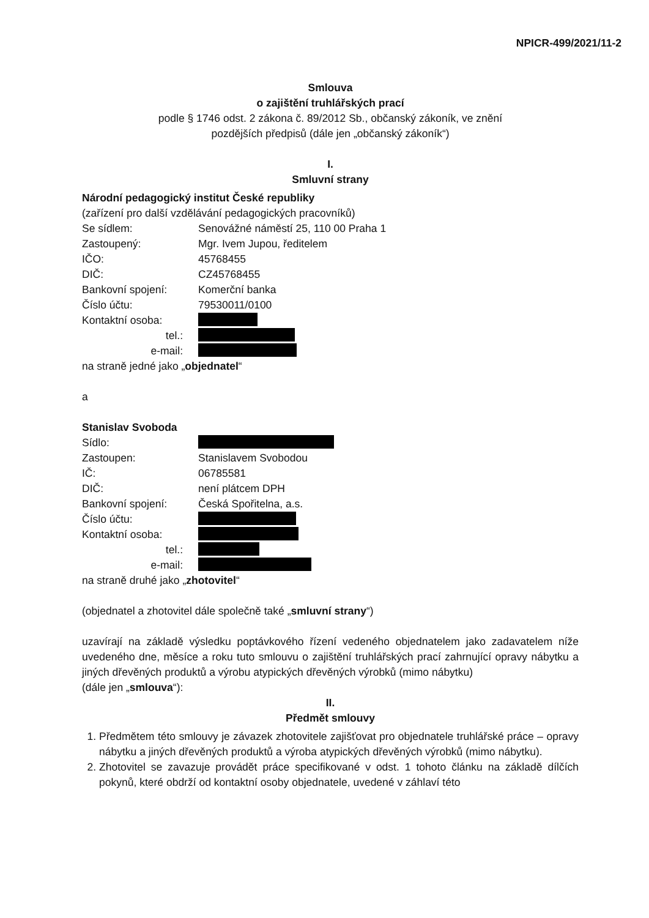NPICR-499/2021/11-2
Smlouva
o zajištění truhlářských prací
podle § 1746 odst. 2 zákona č. 89/2012 Sb., občanský zákoník, ve znění
pozdějších předpisů (dále jen „občanský zákoník“)
I.
Smluvní strany
Národní pedagogický institut České republiky
(zařízení pro další vzdělávání pedagogických pracovníků)
Se sídlem: Senovážné náměstí 25, 110 00 Praha 1
Zastoupený: Mgr. Ivem Jupou, ředitelem
IČO: 45768455
DIČ: CZ45768455
Bankovní spojení: Komerční banka
Číslo účtu: 79530011/0100
Kontaktní osoba:
tel.:
e-mail:
na straně jedné jako „objednatel“
a
Stanislav Svoboda
Sídlo:
Zastoupen: Stanislavem Svobodou
IČ: 06785581
DIČ: není plátcem DPH
Bankovní spojení: Česká Spořitelna, a.s.
Číslo účtu:
Kontaktní osoba:
tel.:
e-mail:
na straně druhé jako „zhotovitel“
(objednatel a zhotovitel dále společně také „smluvní strany“)
uzavírají na základě výsledku poptávkového řízení vedeného objednatelem jako zadavatelem níže uvedeného dne, měsíce a roku tuto smlouvu o zajištění truhlářských prací zahrnující opravy nábytku a jiných dřevěných produktů a výrobu atypických dřevěných výrobků (mimo nábytku)
(dále jen „smlouva“):
II.
Předmět smlouvy
1. Předmětem této smlouvy je závazek zhotovitele zajišťovat pro objednatele truhlářské práce – opravy nábytku a jiných dřevěných produktů a výroba atypických dřevěných výrobků (mimo nábytku).
2. Zhotovitel se zavazuje provádět práce specifikované v odst. 1 tohoto článku na základě dílčích pokynů, které obdrží od kontaktní osoby objednatele, uvedené v záhlaví této